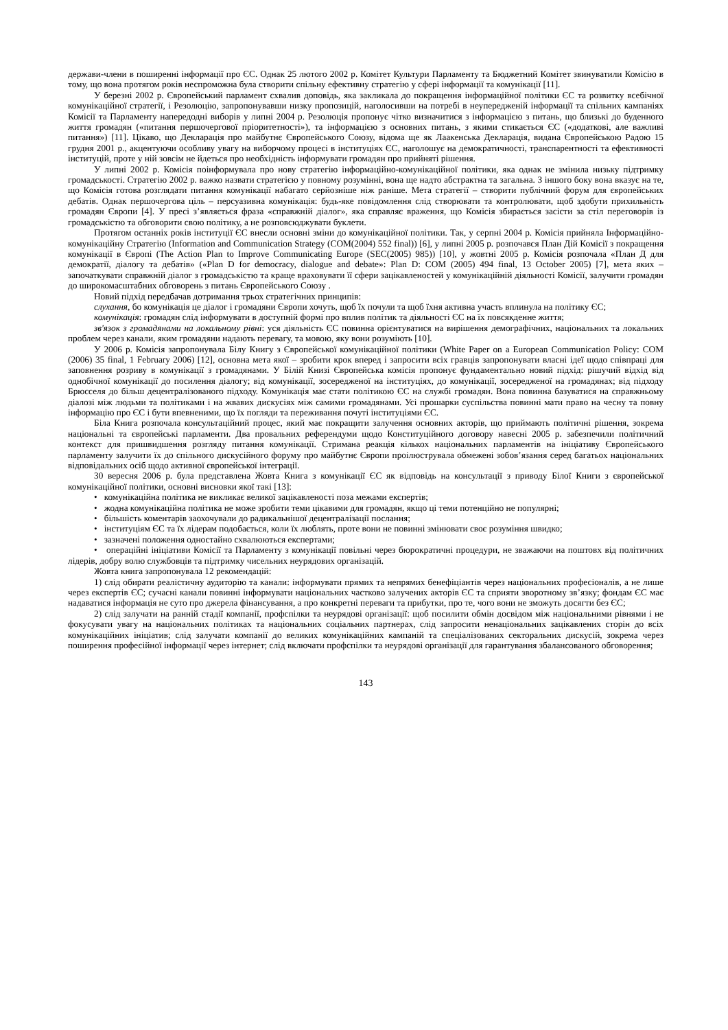держави-члени в поширенні інформації про ЄС. Однак 25 лютого 2002 р. Комітет Культури Парламенту та Бюджетний Комітет звинуватили Комісію в тому, що вона протягом років неспроможна була створити спільну ефективну стратегію у сфері інформації та комунікації [11].
У березні 2002 р. Європейський парламент схвалив доповідь, яка закликала до покращення інформаційної політики ЄС та розвитку всебічної комунікаційної стратегії, і Резолюцію, запропонувавши низку пропозицій, наголосивши на потребі в неупередженій інформації та спільних кампаніях Комісії та Парламенту напередодні виборів у липні 2004 р. Резолюція пропонує чітко визначитися з інформацією з питань, що близькі до буденного життя громадян («питання першочергової пріоритетності»), та інформацією з основних питань, з якими стикається ЄС («додаткові, але важливі питання») [11]. Цікаво, що Декларація про майбутнє Європейського Союзу, відома ще як Лаакенська Декларація, видана Європейською Радою 15 грудня 2001 р., акцентуючи особливу увагу на виборчому процесі в інституціях ЄС, наголошує на демократичності, транспарентності та ефективності інституцій, проте у ній зовсім не йдеться про необхідність інформувати громадян про прийняті рішення.
У липні 2002 р. Комісія поінформувала про нову стратегію інформаційно-комунікаційної політики, яка однак не змінила низьку підтримку громадськості. Стратегію 2002 р. важко назвати стратегією у повному розумінні, вона ще надто абстрактна та загальна. З іншого боку вона вказує на те, що Комісія готова розглядати питання комунікації набагато серйозніше ніж раніше. Мета стратегії – створити публічний форум для європейських дебатів. Однак першочергова ціль – персуазивна комунікація: будь-яке повідомлення слід створювати та контролювати, щоб здобути прихильність громадян Європи [4]. У пресі з’являється фраза «справжній діалог», яка справляє враження, що Комісія збирається засісти за стіл переговорів із громадськістю та обговорити свою політику, а не розповсюджувати буклети.
Протягом останніх років інституції ЄС внесли основні зміни до комунікаційної політики. Так, у серпні 2004 р. Комісія прийняла Інформаційно-комунікаційну Стратегію (Information and Communication Strategy (COM(2004) 552 final)) [6], у липні 2005 р. розпочався План Дій Комісії з покращення комунікації в Європі (The Action Plan to Improve Communicating Europe (SEC(2005) 985)) [10], у жовтні 2005 р. Комісія розпочала «План Д для демократії, діалогу та дебатів» («Plan D for democracy, dialogue and debate»: Plan D: COM (2005) 494 final, 13 October 2005) [7], мета яких – започаткувати справжній діалог з громадськістю та краще враховувати її сфери зацікавленостей у комунікаційній діяльності Комісії, залучити громадян до широкомасштабних обговорень з питань Європейського Союзу .
Новий підхід передбачав дотримання трьох стратегічних принципів:
слухання, бо комунікація це діалог і громадяни Європи хочуть, щоб їх почули та щоб їхня активна участь вплинула на політику ЄС;
комунікація: громадян слід інформувати в доступній формі про вплив політик та діяльності ЄС на їх повсякденне життя;
зв'язок з громадянами на локальному рівні: уся діяльність ЄС повинна орієнтуватися на вирішення демографічних, національних та локальних проблем через канали, яким громадяни надають перевагу, та мовою, яку вони розуміють [10].
У 2006 р. Комісія запропонувала Білу Книгу з Європейської комунікаційної політики (White Paper on a European Communication Policy: COM (2006) 35 final, 1 February 2006) [12], основна мета якої – зробити крок вперед і запросити всіх гравців запропонувати власні ідеї щодо співпраці для заповнення розриву в комунікації з громадянами. У Білій Книзі Європейська комісія пропонує фундаментально новий підхід: рішучий відхід від однобічної комунікації до посилення діалогу; від комунікації, зосередженої на інституціях, до комунікації, зосередженої на громадянах; від підходу Брюсселя до більш децентралізованого підходу. Комунікація має стати політикою ЄС на службі громадян. Вона повинна базуватися на справжньому діалозі між людьми та політиками і на жвавих дискусіях між самими громадянами. Усі прошарки суспільства повинні мати право на чесну та повну інформацію про ЄС і бути впевненими, що їх погляди та переживання почуті інституціями ЄС.
Біла Книга розпочала консультаційний процес, який має покращити залучення основних акторів, що приймають політичні рішення, зокрема національні та європейські парламенти. Два провальних референдуми щодо Конституційного договору навесні 2005 р. забезпечили політичний контекст для пришвидшення розгляду питання комунікації. Стримана реакція кількох національних парламентів на ініціативу Європейського парламенту залучити їх до спільного дискусійного форуму про майбутнє Європи проілюструвала обмежені зобов’язання серед багатьох національних відповідальних осіб щодо активної європейської інтеграції.
30 вересня 2006 р. була представлена Жовта Книга з комунікації ЄС як відповідь на консультації з приводу Білої Книги з європейської комунікаційної політики, основні висновки якої такі [13]:
• комунікаційна політика не викликає великої зацікавленості поза межами експертів;
• жодна комунікаційна політика не може зробити теми цікавими для громадян, якщо ці теми потенційно не популярні;
• більшість коментарів заохочували до радикальнішої децентралізації послання;
• інституціям ЄС та їх лідерам подобається, коли їх люблять, проте вони не повинні змінювати своє розуміння швидко;
• зазначені положення одностайно схвалюються експертами;
• операційні ініціативи Комісії та Парламенту з комунікації повільні через бюрократичні процедури, не зважаючи на поштовх від політичних лідерів, добру волю службовців та підтримку чисельних неурядових організацій.
Жовта книга запропонувала 12 рекомендацій:
1) слід обирати реалістичну аудиторію та канали: інформувати прямих та непрямих бенефіціантів через національних професіоналів, а не лише через експертів ЄС; сучасні канали повинні інформувати національних частково залучених акторів ЄС та сприяти зворотному зв’язку; фондам ЄС має надаватися інформація не суто про джерела фінансування, а про конкретні переваги та прибутки, про те, чого вони не зможуть досягти без ЄС;
2) слід залучати на ранній стадії компанії, профспілки та неурядові організації: щоб посилити обмін досвідом між національними рівнями і не фокусувати увагу на національних політиках та національних соціальних партнерах, слід запросити ненаціональних зацікавлених сторін до всіх комунікаційних ініціатив; слід залучати компанії до великих комунікаційних кампаній та спеціалізованих секторальних дискусій, зокрема через поширення професійної інформації через інтернет; слід включати профспілки та неурядові організації для гарантування збалансованого обговорення;
143